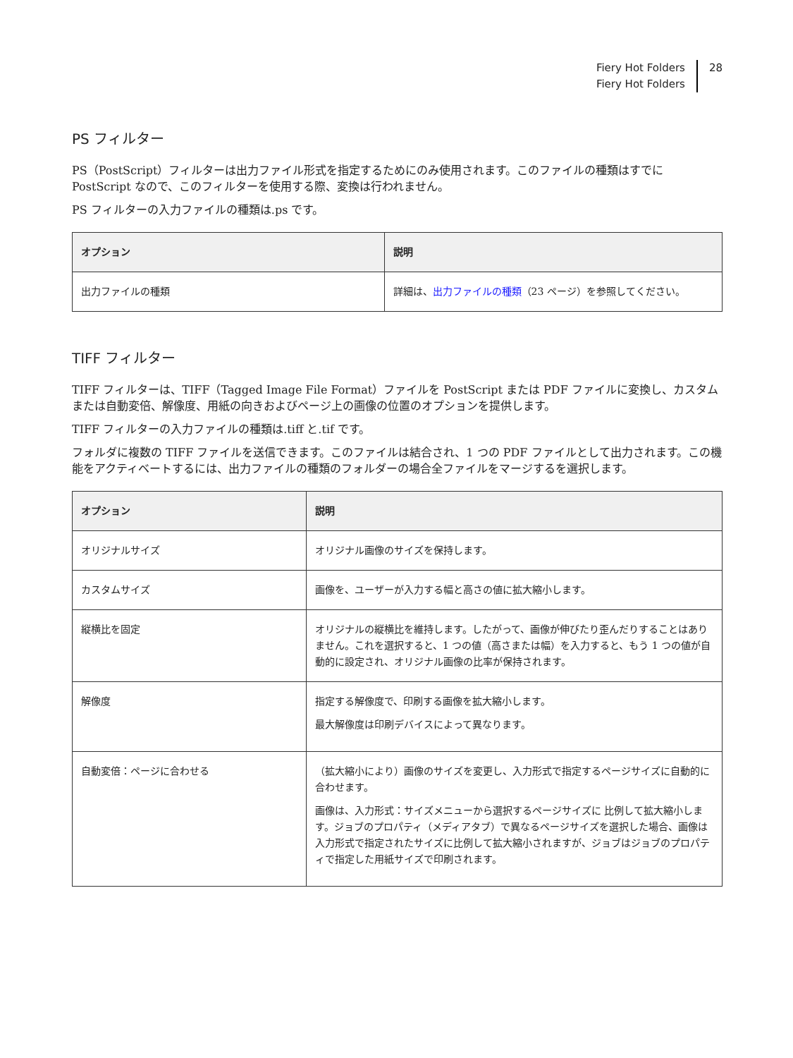Fiery Hot Folders
Fiery Hot Folders
28
PS フィルター
PS（PostScript）フィルターは出力ファイル形式を指定するためにのみ使用されます。このファイルの種類はすでに PostScript なので、このフィルターを使用する際、変換は行われません。
PS フィルターの入力ファイルの種類は.ps です。
| オプション | 説明 |
| --- | --- |
| 出力ファイルの種類 | 詳細は、 出力ファイルの種類 （23 ページ）を参照してください。 |
TIFF フィルター
TIFF フィルターは、TIFF（Tagged Image File Format）ファイルを PostScript または PDF ファイルに変換し、カスタムまたは自動変倍、解像度、用紙の向きおよびページ上の画像の位置のオプションを提供します。
TIFF フィルターの入力ファイルの種類は.tiff と.tif です。
フォルダに複数の TIFF ファイルを送信できます。このファイルは結合され、1 つの PDF ファイルとして出力されます。この機能をアクティベートするには、出力ファイルの種類のフォルダーの場合全ファイルをマージするを選択します。
| オプション | 説明 |
| --- | --- |
| オリジナルサイズ | オリジナル画像のサイズを保持します。 |
| カスタムサイズ | 画像を、ユーザーが入力する幅と高さの値に拡大縮小します。 |
| 縦横比を固定 | オリジナルの縦横比を維持します。したがって、画像が伸びたり歪んだりすることはありません。これを選択すると、1 つの値（高さまたは幅）を入力すると、もう 1 つの値が自動的に設定され、オリジナル画像の比率が保持されます。 |
| 解像度 | 指定する解像度で、印刷する画像を拡大縮小します。 最大解像度は印刷デバイスによって異なります。 |
| 自動変倍：ページに合わせる | （拡大縮小により）画像のサイズを変更し、入力形式で指定するページサイズに自動的に合わせます。 画像は、入力形式：サイズメニューから選択するページサイズに 比例して拡大縮小します。ジョブのプロパティ（メディアタブ）で異なるページサイズを選択した場合、画像は入力形式で指定されたサイズに比例して拡大縮小されますが、ジョブはジョブのプロパティで指定した用紙サイズで印刷されます。 |